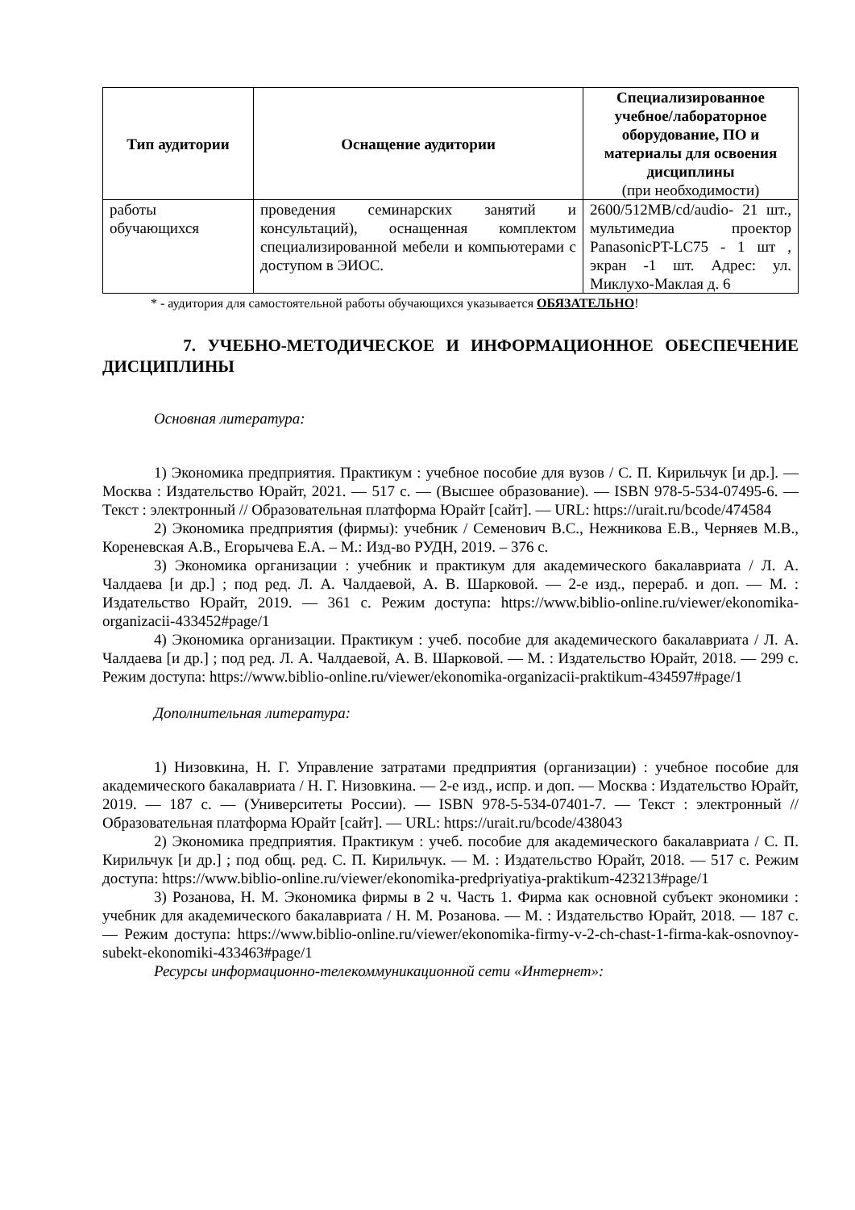| Тип аудитории | Оснащение аудитории | Специализированное учебное/лабораторное оборудование, ПО и материалы для освоения дисциплины (при необходимости) |
| --- | --- | --- |
| работы обучающихся | проведения семинарских занятий и консультаций), оснащенная комплектом специализированной мебели и компьютерами с доступом в ЭИОС. | 2600/512MB/cd/audio- 21 шт., мультимедиа проектор PanasonicPT-LC75 - 1 шт , экран -1 шт. Адрес: ул. Миклухо-Маклая д. 6 |
* - аудитория для самостоятельной работы обучающихся указывается ОБЯЗАТЕЛЬНО!
7. УЧЕБНО-МЕТОДИЧЕСКОЕ И ИНФОРМАЦИОННОЕ ОБЕСПЕЧЕНИЕ ДИСЦИПЛИНЫ
Основная литература:
1) Экономика предприятия. Практикум : учебное пособие для вузов / С. П. Кирильчук [и др.]. — Москва : Издательство Юрайт, 2021. — 517 с. — (Высшее образование). — ISBN 978-5-534-07495-6. — Текст : электронный // Образовательная платформа Юрайт [сайт]. — URL: https://urait.ru/bcode/474584
2) Экономика предприятия (фирмы): учебник / Семенович В.С., Нежникова Е.В., Черняев М.В., Кореневская А.В., Егорычева Е.А. – М.: Изд-во РУДН, 2019. – 376 с.
3) Экономика организации : учебник и практикум для академического бакалавриата / Л. А. Чалдаева [и др.] ; под ред. Л. А. Чалдаевой, А. В. Шарковой. — 2-е изд., перераб. и доп. — М. : Издательство Юрайт, 2019. — 361 с. Режим доступа: https://www.biblio-online.ru/viewer/ekonomika-organizacii-433452#page/1
4) Экономика организации. Практикум : учеб. пособие для академического бакалавриата / Л. А. Чалдаева [и др.] ; под ред. Л. А. Чалдаевой, А. В. Шарковой. — М. : Издательство Юрайт, 2018. — 299 с. Режим доступа: https://www.biblio-online.ru/viewer/ekonomika-organizacii-praktikum-434597#page/1
Дополнительная литература:
1) Низовкина, Н. Г. Управление затратами предприятия (организации) : учебное пособие для академического бакалавриата / Н. Г. Низовкина. — 2-е изд., испр. и доп. — Москва : Издательство Юрайт, 2019. — 187 с. — (Университеты России). — ISBN 978-5-534-07401-7. — Текст : электронный // Образовательная платформа Юрайт [сайт]. — URL: https://urait.ru/bcode/438043
2) Экономика предприятия. Практикум : учеб. пособие для академического бакалавриата / С. П. Кирильчук [и др.] ; под общ. ред. С. П. Кирильчук. — М. : Издательство Юрайт, 2018. — 517 с. Режим доступа: https://www.biblio-online.ru/viewer/ekonomika-predpriyatiya-praktikum-423213#page/1
3) Розанова, Н. М. Экономика фирмы в 2 ч. Часть 1. Фирма как основной субъект экономики : учебник для академического бакалавриата / Н. М. Розанова. — М. : Издательство Юрайт, 2018. — 187 с. — Режим доступа: https://www.biblio-online.ru/viewer/ekonomika-firmy-v-2-ch-chast-1-firma-kak-osnovnoy-subekt-ekonomiki-433463#page/1
Ресурсы информационно-телекоммуникационной сети «Интернет»: